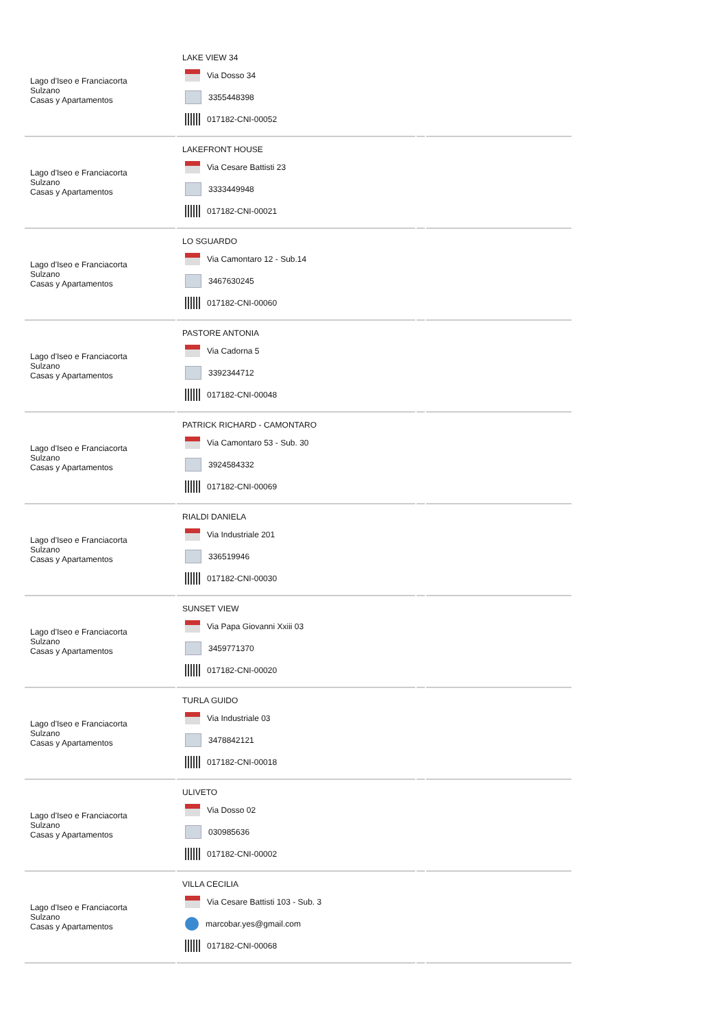| Lago d'Iseo e Franciacorta Sulzano Casas y Apartamentos | LAKE VIEW 34 Via Dosso 34 3355448398 017182-CNI-00052 | | |
| Lago d'Iseo e Franciacorta Sulzano Casas y Apartamentos | LAKEFRONT HOUSE Via Cesare Battisti 23 3333449948 017182-CNI-00021 | | |
| Lago d'Iseo e Franciacorta Sulzano Casas y Apartamentos | LO SGUARDO Via Camontaro 12 - Sub.14 3467630245 017182-CNI-00060 | | |
| Lago d'Iseo e Franciacorta Sulzano Casas y Apartamentos | PASTORE ANTONIA Via Cadorna 5 3392344712 017182-CNI-00048 | | |
| Lago d'Iseo e Franciacorta Sulzano Casas y Apartamentos | PATRICK RICHARD - CAMONTARO Via Camontaro 53 - Sub. 30 3924584332 017182-CNI-00069 | | |
| Lago d'Iseo e Franciacorta Sulzano Casas y Apartamentos | RIALDI DANIELA Via Industriale 201 336519946 017182-CNI-00030 | | |
| Lago d'Iseo e Franciacorta Sulzano Casas y Apartamentos | SUNSET VIEW Via Papa Giovanni Xxiii 03 3459771370 017182-CNI-00020 | | |
| Lago d'Iseo e Franciacorta Sulzano Casas y Apartamentos | TURLA GUIDO Via Industriale 03 3478842121 017182-CNI-00018 | | |
| Lago d'Iseo e Franciacorta Sulzano Casas y Apartamentos | ULIVETO Via Dosso 02 030985636 017182-CNI-00002 | | |
| Lago d'Iseo e Franciacorta Sulzano Casas y Apartamentos | VILLA CECILIA Via Cesare Battisti 103 - Sub. 3 marcobar.yes@gmail.com 017182-CNI-00068 | | |